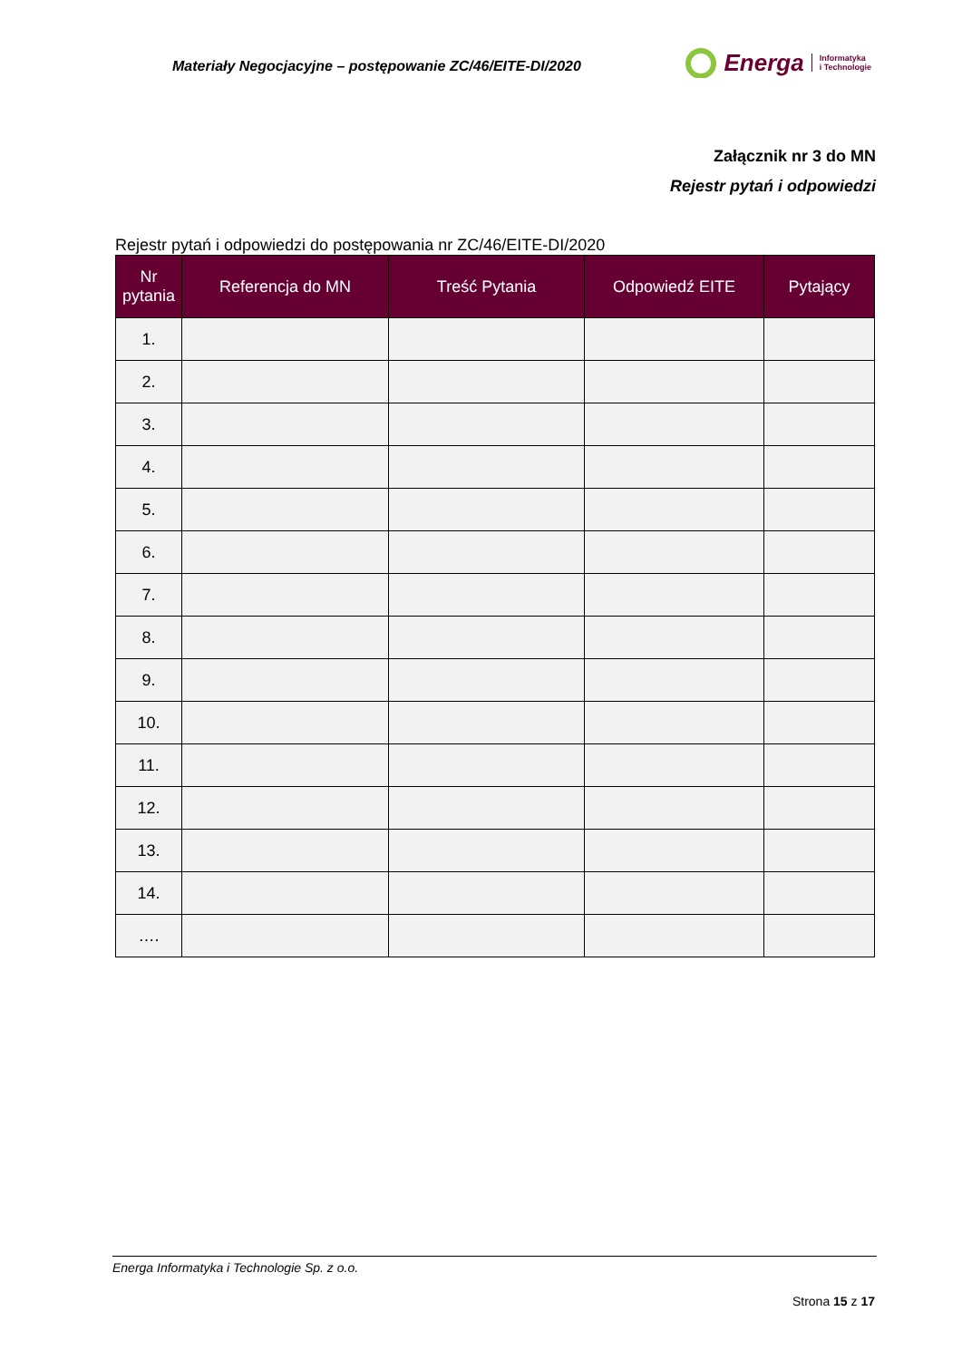Materiały Negocjacyjne – postępowanie ZC/46/EITE-DI/2020
Energa Informatyka
i Technologie
Załącznik nr 3 do MN
Rejestr pytań i odpowiedzi
Rejestr pytań i odpowiedzi do postępowania nr ZC/46/EITE-DI/2020
| Nr pytania | Referencja do MN | Treść Pytania | Odpowiedź EITE | Pytający |
| --- | --- | --- | --- | --- |
| 1. | | | | |
| 2. | | | | |
| 3. | | | | |
| 4. | | | | |
| 5. | | | | |
| 6. | | | | |
| 7. | | | | |
| 8. | | | | |
| 9. | | | | |
| 10. | | | | |
| 11. | | | | |
| 12. | | | | |
| 13. | | | | |
| 14. | | | | |
| …. | | | | |
Energa Informatyka i Technologie Sp. z o.o.
Strona 15 z 17